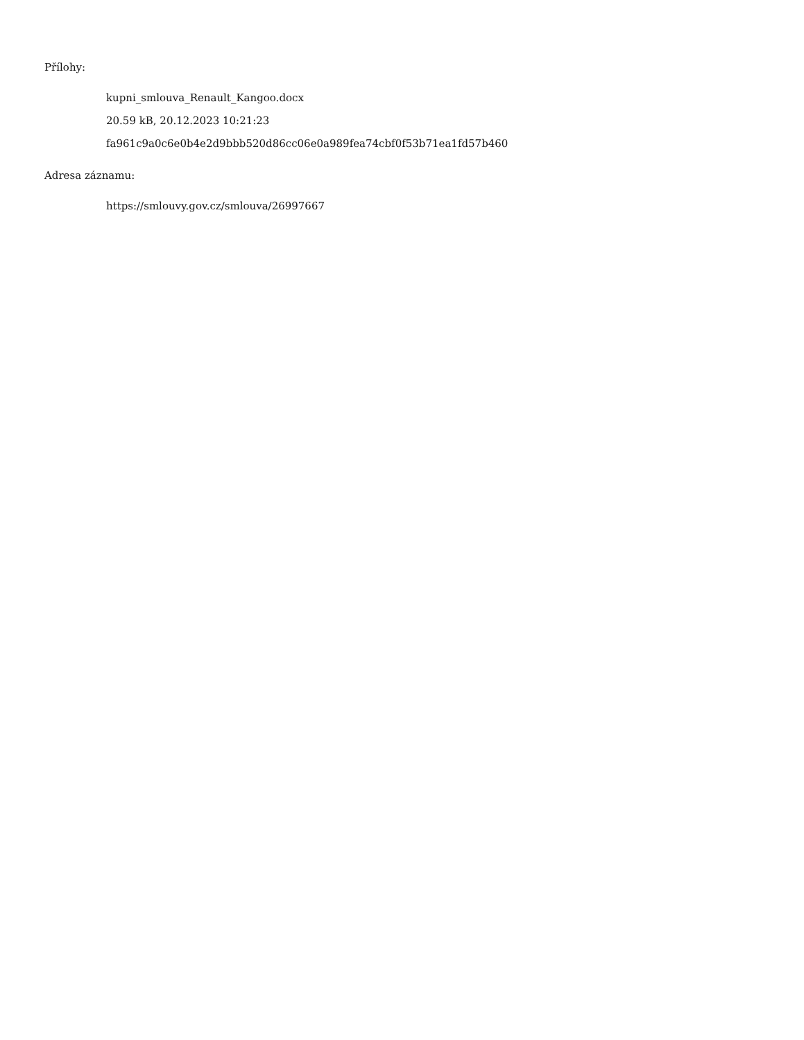Přílohy:
kupni_smlouva_Renault_Kangoo.docx
20.59 kB, 20.12.2023 10:21:23
fa961c9a0c6e0b4e2d9bbb520d86cc06e0a989fea74cbf0f53b71ea1fd57b460
Adresa záznamu:
https://smlouvy.gov.cz/smlouva/26997667